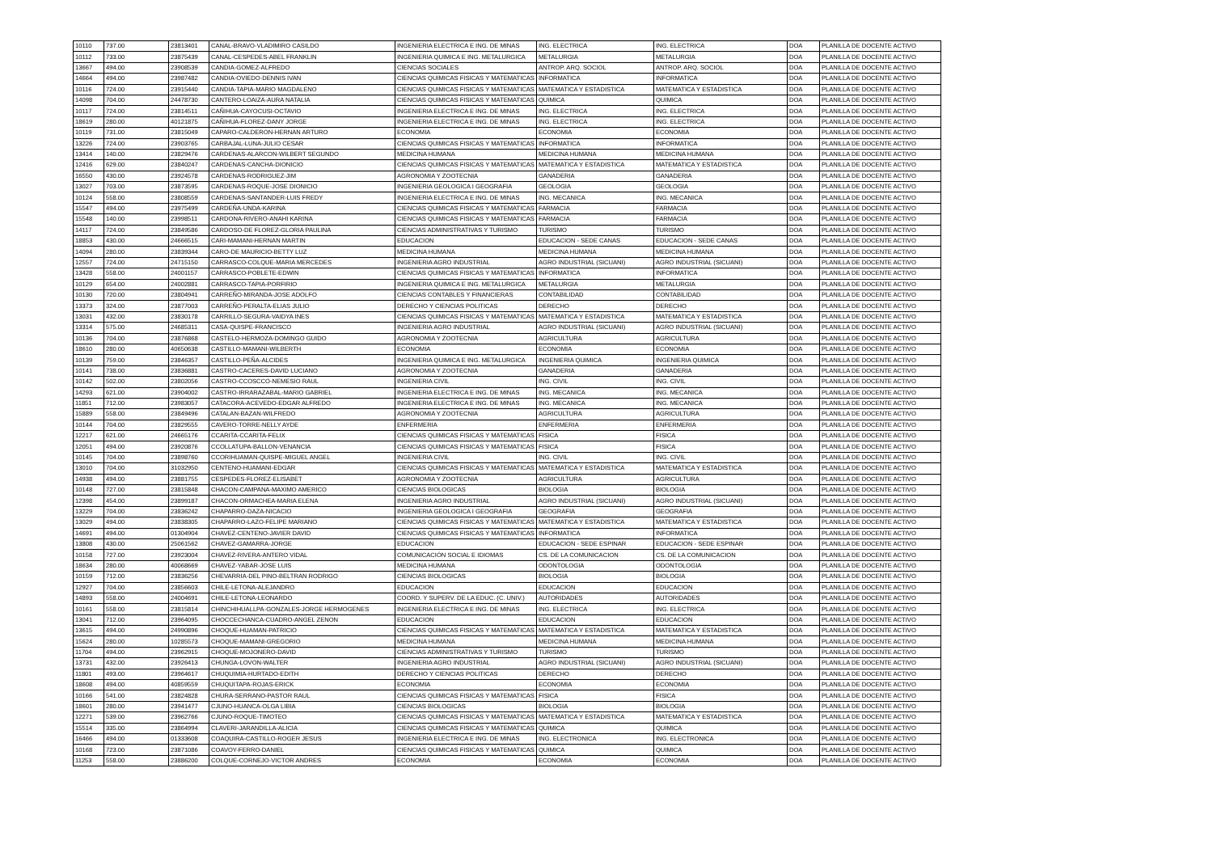| 10110 | 737.00 | 23813401 | CANAL-BRAVO-VLADIMIRO CASILDO | INGENIERIA ELECTRICA E ING. DE MINAS | ING. ELECTRICA | ING. ELECTRICA | DOA | PLANILLA DE DOCENTE ACTIVO |
| 10112 | 733.00 | 23875439 | CANAL-CESPEDES-ABEL FRANKLIN | INGENIERIA QUIMICA E ING. METALURGICA | METALURGIA | METALURGIA | DOA | PLANILLA DE DOCENTE ACTIVO |
| 13667 | 494.00 | 23908539 | CANDIA-GOMEZ-ALFREDO | CIENCIAS SOCIALES | ANTROP. ARQ. SOCIOL | ANTROP. ARQ. SOCIOL | DOA | PLANILLA DE DOCENTE ACTIVO |
| 14664 | 494.00 | 23987482 | CANDIA-OVIEDO-DENNIS IVAN | CIENCIAS QUIMICAS FISICAS Y MATEMATICAS | INFORMATICA | INFORMATICA | DOA | PLANILLA DE DOCENTE ACTIVO |
| 10116 | 724.00 | 23915440 | CANDIA-TAPIA-MARIO MAGDALENO | CIENCIAS QUIMICAS FISICAS Y MATEMATICAS | MATEMATICA Y ESTADISTICA | MATEMATICA Y ESTADISTICA | DOA | PLANILLA DE DOCENTE ACTIVO |
| 14098 | 704.00 | 24478730 | CANTERO-LOAIZA-AURA NATALIA | CIENCIAS QUIMICAS FISICAS Y MATEMATICAS | QUIMICA | QUIMICA | DOA | PLANILLA DE DOCENTE ACTIVO |
| 10117 | 724.00 | 23814511 | CAÑIHUA-CAYOCUSI-OCTAVIO | INGENIERIA ELECTRICA E ING. DE MINAS | ING. ELECTRICA | ING. ELECTRICA | DOA | PLANILLA DE DOCENTE ACTIVO |
| 18619 | 280.00 | 40121875 | CAÑIHUA-FLOREZ-DANY JORGE | INGENIERIA ELECTRICA E ING. DE MINAS | ING. ELECTRICA | ING. ELECTRICA | DOA | PLANILLA DE DOCENTE ACTIVO |
| 10119 | 731.00 | 23815049 | CAPARO-CALDERON-HERNAN ARTURO | ECONOMIA | ECONOMIA | ECONOMIA | DOA | PLANILLA DE DOCENTE ACTIVO |
| 13226 | 724.00 | 23903765 | CARBAJAL-LUNA-JULIO CESAR | CIENCIAS QUIMICAS FISICAS Y MATEMATICAS | INFORMATICA | INFORMATICA | DOA | PLANILLA DE DOCENTE ACTIVO |
| 13414 | 140.00 | 23829476 | CARDENAS-ALARCON-WILBERT SEGUNDO | MEDICINA HUMANA | MEDICINA HUMANA | MEDICINA HUMANA | DOA | PLANILLA DE DOCENTE ACTIVO |
| 12416 | 629.00 | 23840247 | CARDENAS-CANCHA-DIONICIO | CIENCIAS QUIMICAS FISICAS Y MATEMATICAS | MATEMATICA Y ESTADISTICA | MATEMATICA Y ESTADISTICA | DOA | PLANILLA DE DOCENTE ACTIVO |
| 16550 | 430.00 | 23924578 | CARDENAS-RODRIGUEZ-JIM | AGRONOMIA Y ZOOTECNIA | GANADERIA | GANADERIA | DOA | PLANILLA DE DOCENTE ACTIVO |
| 13027 | 703.00 | 23873595 | CARDENAS-ROQUE-JOSE DIONICIO | INGENIERIA GEOLOGICA I GEOGRAFIA | GEOLOGIA | GEOLOGIA | DOA | PLANILLA DE DOCENTE ACTIVO |
| 10124 | 558.00 | 23808559 | CARDENAS-SANTANDER-LUIS FREDY | INGENIERIA ELECTRICA E ING. DE MINAS | ING. MECANICA | ING. MECANICA | DOA | PLANILLA DE DOCENTE ACTIVO |
| 15547 | 494.00 | 23975499 | CARDEÑA-UNDA-KARINA | CIENCIAS QUIMICAS FISICAS Y MATEMATICAS | FARMACIA | FARMACIA | DOA | PLANILLA DE DOCENTE ACTIVO |
| 15548 | 140.00 | 23998511 | CARDONA-RIVERO-ANAHI KARINA | CIENCIAS QUIMICAS FISICAS Y MATEMATICAS | FARMACIA | FARMACIA | DOA | PLANILLA DE DOCENTE ACTIVO |
| 14117 | 724.00 | 23849586 | CARDOSO-DE FLOREZ-GLORIA PAULINA | CIENCIAS ADMINISTRATIVAS Y TURISMO | TURISMO | TURISMO | DOA | PLANILLA DE DOCENTE ACTIVO |
| 18853 | 430.00 | 24666515 | CARI-MAMANI-HERNAN MARTIN | EDUCACION | EDUCACION - SEDE CANAS | EDUCACION - SEDE CANAS | DOA | PLANILLA DE DOCENTE ACTIVO |
| 14094 | 280.00 | 23839344 | CARO-DE MAURICIO-BETTY LUZ | MEDICINA HUMANA | MEDICINA HUMANA | MEDICINA HUMANA | DOA | PLANILLA DE DOCENTE ACTIVO |
| 12557 | 724.00 | 24715150 | CARRASCO-COLQUE-MARIA MERCEDES | INGENIERIA AGRO INDUSTRIAL | AGRO INDUSTRIAL (SICUANI) | AGRO INDUSTRIAL (SICUANI) | DOA | PLANILLA DE DOCENTE ACTIVO |
| 13428 | 558.00 | 24001157 | CARRASCO-POBLETE-EDWIN | CIENCIAS QUIMICAS FISICAS Y MATEMATICAS | INFORMATICA | INFORMATICA | DOA | PLANILLA DE DOCENTE ACTIVO |
| 10129 | 654.00 | 24002881 | CARRASCO-TAPIA-PORFIRIO | INGENIERIA QUIMICA E ING. METALURGICA | METALURGIA | METALURGIA | DOA | PLANILLA DE DOCENTE ACTIVO |
| 10130 | 720.00 | 23804941 | CARREÑO-MIRANDA-JOSE ADOLFO | CIENCIAS CONTABLES Y FINANCIERAS | CONTABILIDAD | CONTABILIDAD | DOA | PLANILLA DE DOCENTE ACTIVO |
| 13373 | 324.00 | 23877003 | CARREÑO-PERALTA-ELIAS JULIO | DERECHO Y CIENCIAS POLITICAS | DERECHO | DERECHO | DOA | PLANILLA DE DOCENTE ACTIVO |
| 13031 | 432.00 | 23830178 | CARRILLO-SEGURA-VAIDYA INES | CIENCIAS QUIMICAS FISICAS Y MATEMATICAS | MATEMATICA Y ESTADISTICA | MATEMATICA Y ESTADISTICA | DOA | PLANILLA DE DOCENTE ACTIVO |
| 13314 | 575.00 | 24685311 | CASA-QUISPE-FRANCISCO | INGENIERIA AGRO INDUSTRIAL | AGRO INDUSTRIAL (SICUANI) | AGRO INDUSTRIAL (SICUANI) | DOA | PLANILLA DE DOCENTE ACTIVO |
| 10136 | 704.00 | 23876868 | CASTELO-HERMOZA-DOMINGO GUIDO | AGRONOMIA Y ZOOTECNIA | AGRICULTURA | AGRICULTURA | DOA | PLANILLA DE DOCENTE ACTIVO |
| 18610 | 280.00 | 40650638 | CASTILLO-MAMANI-WILBERTH | ECONOMIA | ECONOMIA | ECONOMIA | DOA | PLANILLA DE DOCENTE ACTIVO |
| 10139 | 759.00 | 23846357 | CASTILLO-PEÑA-ALCIDES | INGENIERIA QUIMICA E ING. METALURGICA | INGENIERIA QUIMICA | INGENIERIA QUIMICA | DOA | PLANILLA DE DOCENTE ACTIVO |
| 10141 | 738.00 | 23836881 | CASTRO-CACERES-DAVID LUCIANO | AGRONOMIA Y ZOOTECNIA | GANADERIA | GANADERIA | DOA | PLANILLA DE DOCENTE ACTIVO |
| 10142 | 502.00 | 23802056 | CASTRO-CCOSCCO-NEMESIO RAUL | INGENIERIA CIVIL | ING. CIVIL | ING. CIVIL | DOA | PLANILLA DE DOCENTE ACTIVO |
| 14293 | 621.00 | 23904002 | CASTRO-IRRARAZABAL-MARIO GABRIEL | INGENIERIA ELECTRICA E ING. DE MINAS | ING. MECANICA | ING. MECANICA | DOA | PLANILLA DE DOCENTE ACTIVO |
| 11851 | 712.00 | 23983057 | CATACORA-ACEVEDO-EDGAR ALFREDO | INGENIERIA ELECTRICA E ING. DE MINAS | ING. MECANICA | ING. MECANICA | DOA | PLANILLA DE DOCENTE ACTIVO |
| 15889 | 558.00 | 23849496 | CATALAN-BAZAN-WILFREDO | AGRONOMIA Y ZOOTECNIA | AGRICULTURA | AGRICULTURA | DOA | PLANILLA DE DOCENTE ACTIVO |
| 10144 | 704.00 | 23829555 | CAVERO-TORRE-NELLY AYDE | ENFERMERIA | ENFERMERIA | ENFERMERIA | DOA | PLANILLA DE DOCENTE ACTIVO |
| 12217 | 621.00 | 24665176 | CCARITA-CCARITA-FELIX | CIENCIAS QUIMICAS FISICAS Y MATEMATICAS | FISICA | FISICA | DOA | PLANILLA DE DOCENTE ACTIVO |
| 12051 | 494.00 | 23920876 | CCOLLATUPA-BALLON-VENANCIA | CIENCIAS QUIMICAS FISICAS Y MATEMATICAS | FISICA | FISICA | DOA | PLANILLA DE DOCENTE ACTIVO |
| 10145 | 704.00 | 23898760 | CCORIHUAMAN-QUISPE-MIGUEL ANGEL | INGENIERIA CIVIL | ING. CIVIL | ING. CIVIL | DOA | PLANILLA DE DOCENTE ACTIVO |
| 13010 | 704.00 | 31032950 | CENTENO-HUAMANI-EDGAR | CIENCIAS QUIMICAS FISICAS Y MATEMATICAS | MATEMATICA Y ESTADISTICA | MATEMATICA Y ESTADISTICA | DOA | PLANILLA DE DOCENTE ACTIVO |
| 14938 | 494.00 | 23881755 | CESPEDES-FLOREZ-ELISABET | AGRONOMIA Y ZOOTECNIA | AGRICULTURA | AGRICULTURA | DOA | PLANILLA DE DOCENTE ACTIVO |
| 10148 | 727.00 | 23815848 | CHACON-CAMPANA-MAXIMO AMERICO | CIENCIAS BIOLOGICAS | BIOLOGIA | BIOLOGIA | DOA | PLANILLA DE DOCENTE ACTIVO |
| 12398 | 454.00 | 23899187 | CHACON-ORMACHEA-MARIA ELENA | INGENIERIA AGRO INDUSTRIAL | AGRO INDUSTRIAL (SICUANI) | AGRO INDUSTRIAL (SICUANI) | DOA | PLANILLA DE DOCENTE ACTIVO |
| 13229 | 704.00 | 23836242 | CHAPARRO-DAZA-NICACIO | INGENIERIA GEOLOGICA I GEOGRAFIA | GEOGRAFIA | GEOGRAFIA | DOA | PLANILLA DE DOCENTE ACTIVO |
| 13029 | 494.00 | 23838305 | CHAPARRO-LAZO-FELIPE MARIANO | CIENCIAS QUIMICAS FISICAS Y MATEMATICAS | MATEMATICA Y ESTADISTICA | MATEMATICA Y ESTADISTICA | DOA | PLANILLA DE DOCENTE ACTIVO |
| 14691 | 494.00 | 01304904 | CHAVEZ-CENTENO-JAVIER DAVID | CIENCIAS QUIMICAS FISICAS Y MATEMATICAS | INFORMATICA | INFORMATICA | DOA | PLANILLA DE DOCENTE ACTIVO |
| 13808 | 430.00 | 25061562 | CHAVEZ-GAMARRA-JORGE | EDUCACION | EDUCACION - SEDE ESPINAR | EDUCACION - SEDE ESPINAR | DOA | PLANILLA DE DOCENTE ACTIVO |
| 10158 | 727.00 | 23923004 | CHAVEZ-RIVERA-ANTERO VIDAL | COMUNICACIÓN SOCIAL E IDIOMAS | CS. DE LA COMUNICACION | CS. DE LA COMUNICACION | DOA | PLANILLA DE DOCENTE ACTIVO |
| 18634 | 280.00 | 40068669 | CHAVEZ-YABAR-JOSE LUIS | MEDICINA HUMANA | ODONTOLOGIA | ODONTOLOGIA | DOA | PLANILLA DE DOCENTE ACTIVO |
| 10159 | 712.00 | 23836256 | CHEVARRIA-DEL PINO-BELTRAN RODRIGO | CIENCIAS BIOLOGICAS | BIOLOGIA | BIOLOGIA | DOA | PLANILLA DE DOCENTE ACTIVO |
| 12927 | 704.00 | 23856603 | CHILE-LETONA-ALEJANDRO | EDUCACION | EDUCACION | EDUCACION | DOA | PLANILLA DE DOCENTE ACTIVO |
| 14893 | 558.00 | 24004691 | CHILE-LETONA-LEONARDO | COORD. Y SUPERV. DE LA EDUC. (C. UNIV.) | AUTORIDADES | AUTORIDADES | DOA | PLANILLA DE DOCENTE ACTIVO |
| 10161 | 558.00 | 23815814 | CHINCHIHUALLPA-GONZALES-JORGE HERMOGENES | INGENIERIA ELECTRICA E ING. DE MINAS | ING. ELECTRICA | ING. ELECTRICA | DOA | PLANILLA DE DOCENTE ACTIVO |
| 13041 | 712.00 | 23964095 | CHOCCECHANCA-CUADRO-ANGEL ZENON | EDUCACION | EDUCACION | EDUCACION | DOA | PLANILLA DE DOCENTE ACTIVO |
| 13615 | 494.00 | 24990896 | CHOQUE-HUAMAN-PATRICIO | CIENCIAS QUIMICAS FISICAS Y MATEMATICAS | MATEMATICA Y ESTADISTICA | MATEMATICA Y ESTADISTICA | DOA | PLANILLA DE DOCENTE ACTIVO |
| 15624 | 280.00 | 10285573 | CHOQUE-MAMANI-GREGORIO | MEDICINA HUMANA | MEDICINA HUMANA | MEDICINA HUMANA | DOA | PLANILLA DE DOCENTE ACTIVO |
| 11704 | 494.00 | 23962915 | CHOQUE-MOJONERO-DAVID | CIENCIAS ADMINISTRATIVAS Y TURISMO | TURISMO | TURISMO | DOA | PLANILLA DE DOCENTE ACTIVO |
| 13731 | 432.00 | 23926413 | CHUNGA-LOVON-WALTER | INGENIERIA AGRO INDUSTRIAL | AGRO INDUSTRIAL (SICUANI) | AGRO INDUSTRIAL (SICUANI) | DOA | PLANILLA DE DOCENTE ACTIVO |
| 11801 | 493.00 | 23964617 | CHUQUIMIA-HURTADO-EDITH | DERECHO Y CIENCIAS POLITICAS | DERECHO | DERECHO | DOA | PLANILLA DE DOCENTE ACTIVO |
| 18608 | 494.00 | 40859559 | CHUQUITAPA-ROJAS-ERICK | ECONOMIA | ECONOMIA | ECONOMIA | DOA | PLANILLA DE DOCENTE ACTIVO |
| 10166 | 541.00 | 23824828 | CHURA-SERRANO-PASTOR RAUL | CIENCIAS QUIMICAS FISICAS Y MATEMATICAS | FISICA | FISICA | DOA | PLANILLA DE DOCENTE ACTIVO |
| 18601 | 280.00 | 23941477 | CJUNO-HUANCA-OLGA LIBIA | CIENCIAS BIOLOGICAS | BIOLOGIA | BIOLOGIA | DOA | PLANILLA DE DOCENTE ACTIVO |
| 12271 | 539.00 | 23962766 | CJUNO-ROQUE-TIMOTEO | CIENCIAS QUIMICAS FISICAS Y MATEMATICAS | MATEMATICA Y ESTADISTICA | MATEMATICA Y ESTADISTICA | DOA | PLANILLA DE DOCENTE ACTIVO |
| 15514 | 335.00 | 23864994 | CLAVERI-JARANDILLA-ALICIA | CIENCIAS QUIMICAS FISICAS Y MATEMATICAS | QUIMICA | QUIMICA | DOA | PLANILLA DE DOCENTE ACTIVO |
| 16466 | 494.00 | 01333608 | COAQUIRA-CASTILLO-ROGER JESUS | INGENIERIA ELECTRICA E ING. DE MINAS | ING. ELECTRONICA | ING. ELECTRONICA | DOA | PLANILLA DE DOCENTE ACTIVO |
| 10168 | 723.00 | 23871086 | COAVOY-FERRO-DANIEL | CIENCIAS QUIMICAS FISICAS Y MATEMATICAS | QUIMICA | QUIMICA | DOA | PLANILLA DE DOCENTE ACTIVO |
| 11253 | 558.00 | 23886200 | COLQUE-CORNEJO-VICTOR ANDRES | ECONOMIA | ECONOMIA | ECONOMIA | DOA | PLANILLA DE DOCENTE ACTIVO |